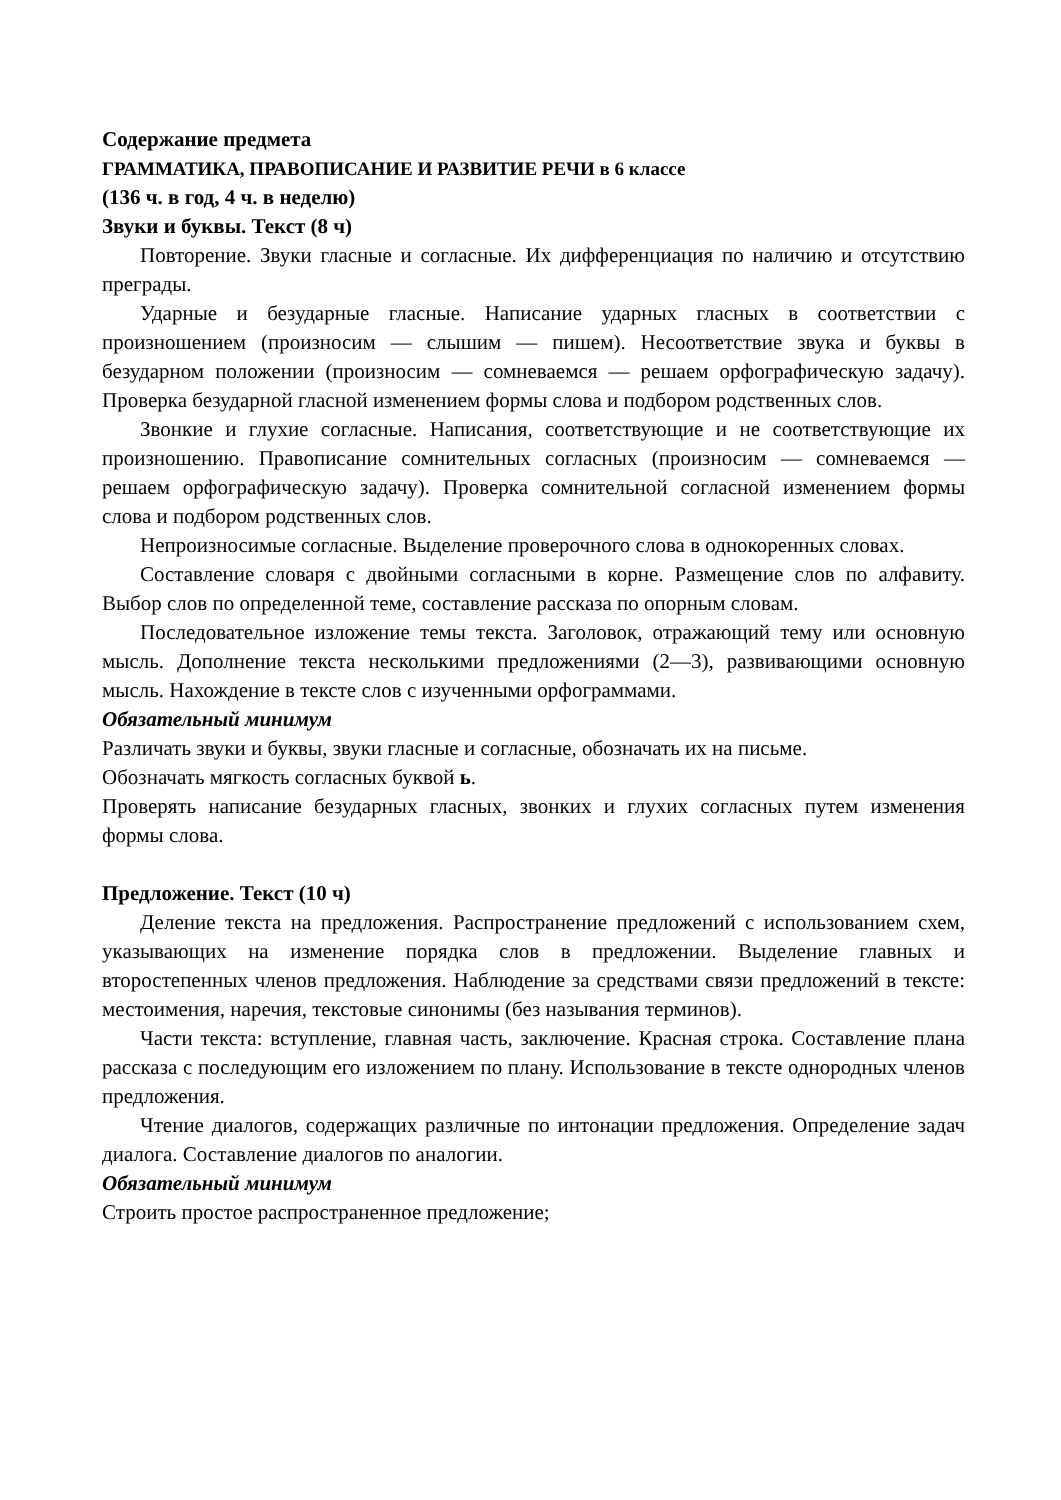Содержание предмета
ГРАММАТИКА, ПРАВОПИСАНИЕ И РАЗВИТИЕ РЕЧИ в 6 классе
(136 ч. в год, 4 ч. в неделю)
Звуки и буквы. Текст (8 ч)
Повторение. Звуки гласные и согласные. Их дифференциация по наличию и отсутствию преграды.
Ударные и безударные гласные. Написание ударных гласных в соответствии с произношением (произносим — слышим — пишем). Несоответствие звука и буквы в безударном положении (произносим — сомневаемся — решаем орфографическую задачу). Проверка безударной гласной изменением формы слова и подбором родственных слов.
Звонкие и глухие согласные. Написания, соответствующие и не соответствующие их произношению. Правописание сомнительных согласных (произносим — сомневаемся — решаем орфографическую задачу). Проверка сомнительной согласной изменением формы слова и подбором родственных слов.
Непроизносимые согласные. Выделение проверочного слова в однокоренных словах.
Составление словаря с двойными согласными в корне. Размещение слов по алфавиту. Выбор слов по определенной теме, составление рассказа по опорным словам.
Последовательное изложение темы текста. Заголовок, отражающий тему или основную мысль. Дополнение текста несколькими предложениями (2—3), развивающими основную мысль. Нахождение в тексте слов с изученными орфограммами.
Обязательный минимум
Различать звуки и буквы, звуки гласные и согласные, обозначать их на письме.
Обозначать мягкость согласных буквой ь.
Проверять написание безударных гласных, звонких и глухих согласных путем изменения формы слова.
Предложение. Текст (10 ч)
Деление текста на предложения. Распространение предложений с использованием схем, указывающих на изменение порядка слов в предложении. Выделение главных и второстепенных членов предложения. Наблюдение за средствами связи предложений в тексте: местоимения, наречия, текстовые синонимы (без называния терминов).
Части текста: вступление, главная часть, заключение. Красная строка. Составление плана рассказа с последующим его изложением по плану. Использование в тексте однородных членов предложения.
Чтение диалогов, содержащих различные по интонации предложения. Определение задач диалога. Составление диалогов по аналогии.
Обязательный минимум
Строить простое распространенное предложение;